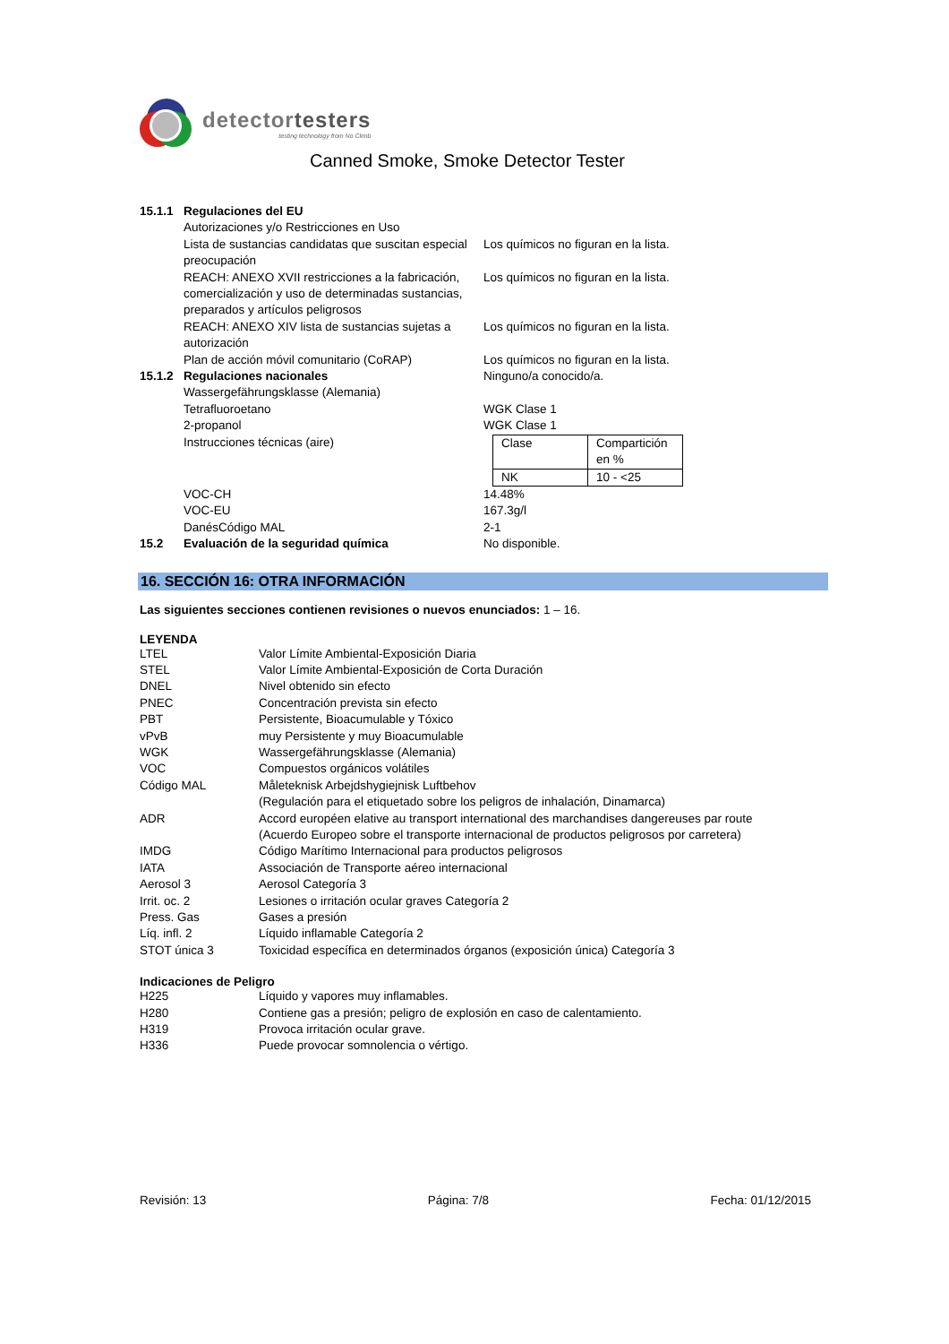detectortesters
testing technology from No Climb
Canned Smoke, Smoke Detector Tester
15.1.1 Regulaciones del EU
Autorizaciones y/o Restricciones en Uso
Lista de sustancias candidatas que suscitan especial preocupación Los químicos no figuran en la lista.
REACH: ANEXO XVII restricciones a la fabricación, comercialización y uso de determinadas sustancias, preparados y artículos peligrosos Los químicos no figuran en la lista.
REACH: ANEXO XIV lista de sustancias sujetas a autorización Los químicos no figuran en la lista.
Plan de acción móvil comunitario (CoRAP) Los químicos no figuran en la lista.
15.1.2 Regulaciones nacionales Ninguno/a conocido/a.
Wassergefährungsklasse (Alemania)
Tetrafluoroetano WGK Clase 1
2-propanol WGK Clase 1
Instrucciones técnicas (aire)
| Clase | Compartición en % |
| NK | 10 - <25 |
VOC-CH 14.48%
VOC-EU 167.3g/l
DanésCódigo MAL 2-1
15.2 Evaluación de la seguridad química No disponible.
16. SECCIÓN 16: OTRA INFORMACIÓN
Las siguientes secciones contienen revisiones o nuevos enunciados: 1 – 16.
LEYENDA
LTEL Valor Límite Ambiental-Exposición Diaria
STEL Valor Límite Ambiental-Exposición de Corta Duración
DNEL Nivel obtenido sin efecto
PNEC Concentración prevista sin efecto
PBT Persistente, Bioacumulable y Tóxico
vPvB muy Persistente y muy Bioacumulable
WGK Wassergefährungsklasse (Alemania)
VOC Compuestos orgánicos volátiles
Código MAL Måleteknisk Arbejdshygiejnisk Luftbehov
(Regulación para el etiquetado sobre los peligros de inhalación, Dinamarca)
ADR Accord européen elative au transport international des marchandises dangereuses par route
(Acuerdo Europeo sobre el transporte internacional de productos peligrosos por carretera)
IMDG Código Marítimo Internacional para productos peligrosos
IATA Associación de Transporte aéreo internacional
Aerosol 3 Aerosol Categoría 3
Irrit. oc. 2 Lesiones o irritación ocular graves Categoría 2
Press. Gas Gases a presión
Líq. infl. 2 Líquido inflamable Categoría 2
STOT única 3 Toxicidad específica en determinados órganos (exposición única) Categoría 3
Indicaciones de Peligro
H225 Líquido y vapores muy inflamables.
H280 Contiene gas a presión; peligro de explosión en caso de calentamiento.
H319 Provoca irritación ocular grave.
H336 Puede provocar somnolencia o vértigo.
Revisión: 13 Página: 7/8 Fecha: 01/12/2015